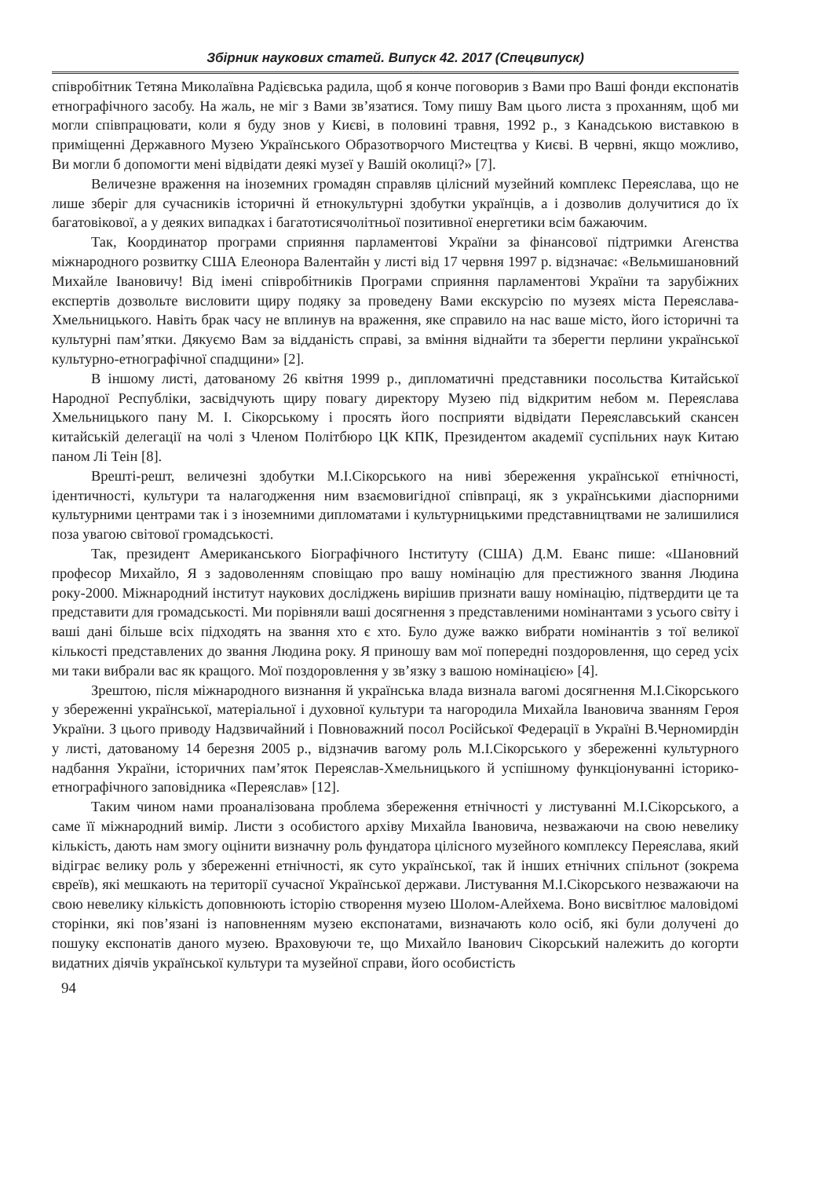Збірник наукових статей. Випуск 42. 2017 (Спецвипуск)
співробітник Тетяна Миколаївна Радієвська радила, щоб я конче поговорив з Вами про Ваші фонди експонатів етнографічного засобу. На жаль, не міг з Вами зв’язатися. Тому пишу Вам цього листа з проханням, щоб ми могли співпрацювати, коли я буду знов у Києві, в половині травня, 1992 р., з Канадською виставкою в приміщенні Державного Музею Українського Образотворчого Мистецтва у Києві. В червні, якщо можливо, Ви могли б допомогти мені відвідати деякі музеї у Вашій околиці?» [7].
Величезне враження на іноземних громадян справляв цілісний музейний комплекс Переяслава, що не лише зберіг для сучасників історичні й етнокультурні здобутки українців, а і дозволив долучитися до їх багатовікової, а у деяких випадках і багатотисячолітньої позитивної енергетики всім бажаючим.
Так, Координатор програми сприяння парламентові України за фінансової підтримки Агенства міжнародного розвитку США Елеонора Валентайн у листі від 17 червня 1997 р. відзначає: «Вельмишановний Михайле Івановичу! Від імені співробітників Програми сприяння парламентові України та зарубіжних експертів дозвольте висловити щиру подяку за проведену Вами екскурсію по музеях міста Переяслава-Хмельницького. Навіть брак часу не вплинув на враження, яке справило на нас ваше місто, його історичні та культурні пам’ятки. Дякуємо Вам за відданість справі, за вміння віднайти та зберегти перлини української культурно-етнографічної спадщини» [2].
В іншому листі, датованому 26 квітня 1999 р., дипломатичні представники посольства Китайської Народної Республіки, засвідчують щиру повагу директору Музею під відкритим небом м. Переяслава Хмельницького пану М. І. Сікорському і просять його посприяти відвідати Переяславський скансен китайській делегації на чолі з Членом Політбюро ЦК КПК, Президентом академії суспільних наук Китаю паном Лі Теін [8].
Врешті-решт, величезні здобутки М.І.Сікорського на ниві збереження української етнічності, ідентичності, культури та налагодження ним взаємовигідної співпраці, як з українськими діаспорними культурними центрами так і з іноземними дипломатами і культурницькими представництвами не залишилися поза увагою світової громадськості.
Так, президент Американського Біографічного Інституту (США) Д.М. Еванс пише: «Шановний професор Михайло, Я з задоволенням сповіщаю про вашу номінацію для престижного звання Людина року-2000. Міжнародний інститут наукових досліджень вирішив признати вашу номінацію, підтвердити це та представити для громадськості. Ми порівняли ваші досягнення з представленими номінантами з усього світу і ваші дані більше всіх підходять на звання хто є хто. Було дуже важко вибрати номінантів з тої великої кількості представлених до звання Людина року. Я приношу вам мої попередні поздоровлення, що серед усіх ми таки вибрали вас як кращого. Мої поздоровлення у зв’язку з вашою номінацією» [4].
Зрештою, після міжнародного визнання й українська влада визнала вагомі досягнення М.І.Сікорського у збереженні української, матеріальної і духовної культури та нагородила Михайла Івановича званням Героя України. З цього приводу Надзвичайний і Повноважний посол Російської Федерації в Україні В.Черномирдін у листі, датованому 14 березня 2005 р., відзначив вагому роль М.І.Сікорського у збереженні культурного надбання України, історичних пам’яток Переяслав-Хмельницького й успішному функціонуванні історико-етнографічного заповідника «Переяслав» [12].
Таким чином нами проаналізована проблема збереження етнічності у листуванні М.І.Сікорського, а саме її міжнародний вимір. Листи з особистого архіву Михайла Івановича, незважаючи на свою невелику кількість, дають нам змогу оцінити визначну роль фундатора цілісного музейного комплексу Переяслава, який відіграє велику роль у збереженні етнічності, як суто української, так й інших етнічних спільнот (зокрема євреїв), які мешкають на території сучасної Української держави. Листування М.І.Сікорського незважаючи на свою невелику кількість доповнюють історію створення музею Шолом-Алейхема. Воно висвітлює маловідомі сторінки, які пов’язані із наповненням музею експонатами, визначають коло осіб, які були долучені до пошуку експонатів даного музею. Враховуючи те, що Михайло Іванович Сікорський належить до когорти видатних діячів української культури та музейної справи, його особистість
94